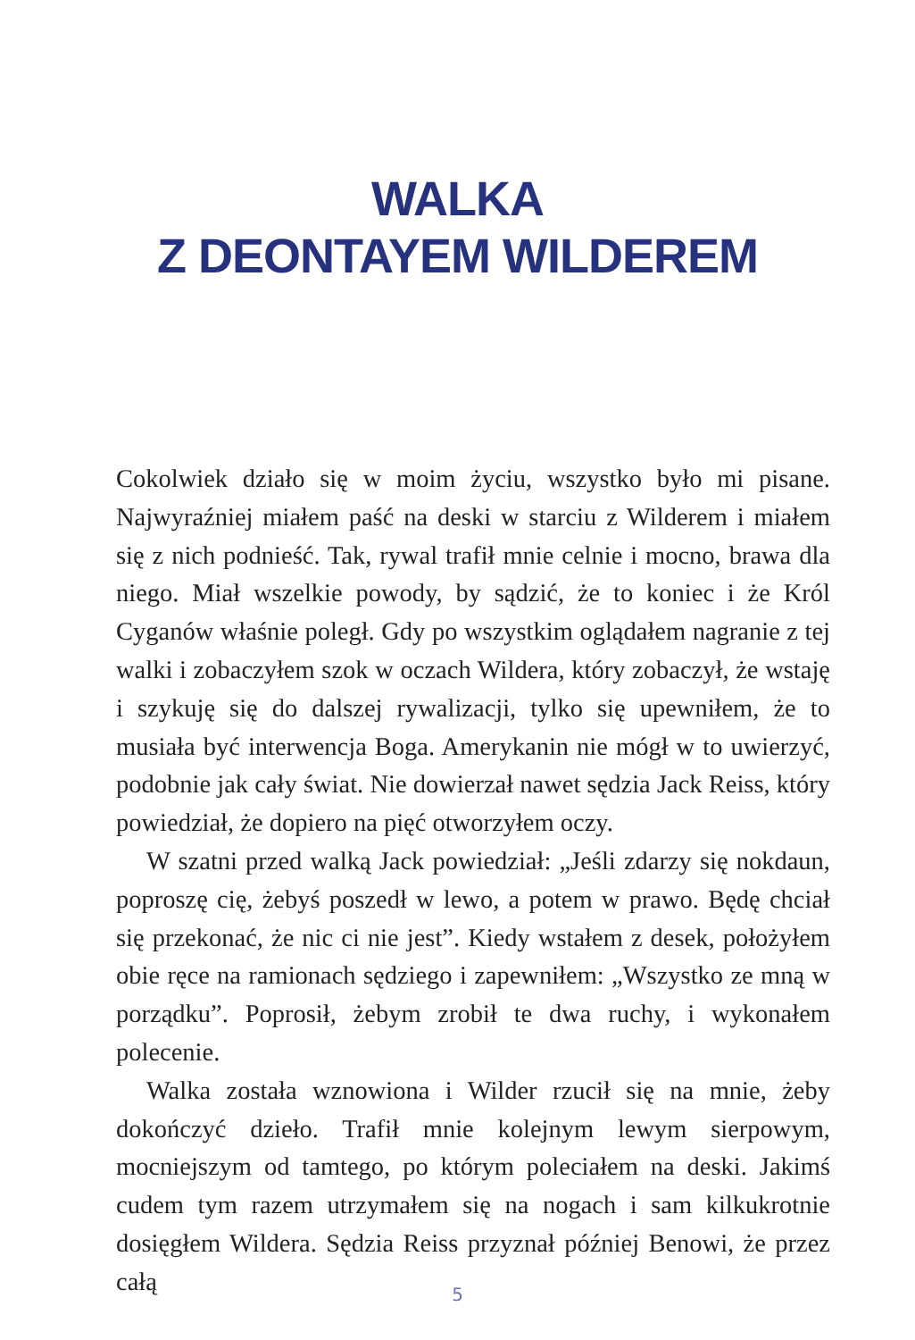WALKA
Z DEONTAYEM WILDEREM
Cokolwiek działo się w moim życiu, wszystko było mi pisane. Najwyraźniej miałem paść na deski w starciu z Wilderem i miałem się z nich podnieść. Tak, rywal trafił mnie celnie i mocno, brawa dla niego. Miał wszelkie powody, by sądzić, że to koniec i że Król Cyganów właśnie poległ. Gdy po wszystkim oglądałem nagranie z tej walki i zobaczyłem szok w oczach Wildera, który zobaczył, że wstaję i szykuję się do dalszej rywalizacji, tylko się upewniłem, że to musiała być interwencja Boga. Amerykanin nie mógł w to uwierzyć, podobnie jak cały świat. Nie dowierzał nawet sędzia Jack Reiss, który powiedział, że dopiero na pięć otworzyłem oczy.
W szatni przed walką Jack powiedział: „Jeśli zdarzy się nokdaun, poproszę cię, żebyś poszedł w lewo, a potem w prawo. Będę chciał się przekonać, że nic ci nie jest”. Kiedy wstałem z desek, położyłem obie ręce na ramionach sędziego i zapewniłem: „Wszystko ze mną w porządku”. Poprosił, żebym zrobił te dwa ruchy, i wykonałem polecenie.
Walka została wznowiona i Wilder rzucił się na mnie, żeby dokończyć dzieło. Trafił mnie kolejnym lewym sierpowym, mocniejszym od tamtego, po którym poleciałem na deski. Jakimś cudem tym razem utrzymałem się na nogach i sam kilkukrotnie dosięgłem Wildera. Sędzia Reiss przyznał później Benowi, że przez całą
5